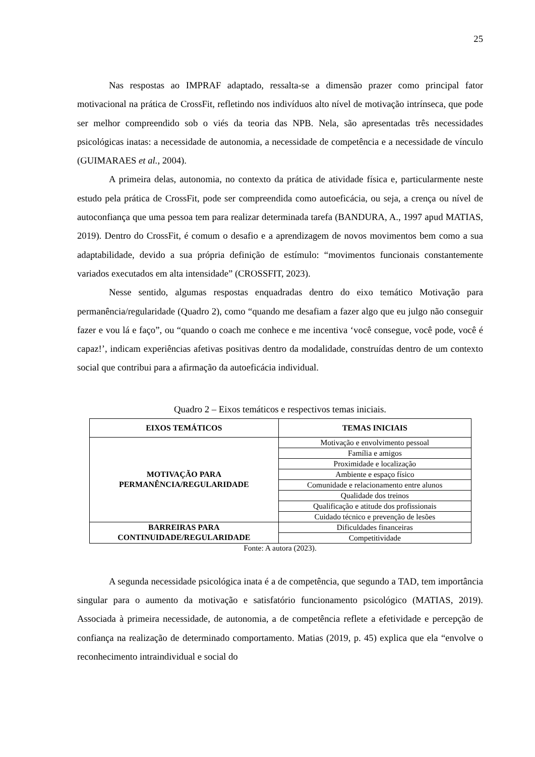25
Nas respostas ao IMPRAF adaptado, ressalta-se a dimensão prazer como principal fator motivacional na prática de CrossFit, refletindo nos indivíduos alto nível de motivação intrínseca, que pode ser melhor compreendido sob o viés da teoria das NPB. Nela, são apresentadas três necessidades psicológicas inatas: a necessidade de autonomia, a necessidade de competência e a necessidade de vínculo (GUIMARAES et al., 2004).
A primeira delas, autonomia, no contexto da prática de atividade física e, particularmente neste estudo pela prática de CrossFit, pode ser compreendida como autoeficácia, ou seja, a crença ou nível de autoconfiança que uma pessoa tem para realizar determinada tarefa (BANDURA, A., 1997 apud MATIAS, 2019). Dentro do CrossFit, é comum o desafio e a aprendizagem de novos movimentos bem como a sua adaptabilidade, devido a sua própria definição de estímulo: “movimentos funcionais constantemente variados executados em alta intensidade” (CROSSFIT, 2023).
Nesse sentido, algumas respostas enquadradas dentro do eixo temático Motivação para permanência/regularidade (Quadro 2), como “quando me desafiam a fazer algo que eu julgo não conseguir fazer e vou lá e faço”, ou “quando o coach me conhece e me incentiva ‘você consegue, você pode, você é capaz!’, indicam experiências afetivas positivas dentro da modalidade, construídas dentro de um contexto social que contribui para a afirmação da autoeficácia individual.
Quadro 2 – Eixos temáticos e respectivos temas iniciais.
| EIXOS TEMÁTICOS | TEMAS INICIAIS |
| --- | --- |
| MOTIVAÇÃO PARA PERMANÊNCIA/REGULARIDADE | Motivação e envolvimento pessoal |
| | Família e amigos |
| | Proximidade e localização |
| | Ambiente e espaço físico |
| | Comunidade e relacionamento entre alunos |
| | Qualidade dos treinos |
| | Qualificação e atitude dos profissionais |
| | Cuidado técnico e prevenção de lesões |
| BARREIRAS PARA CONTINUIDADE/REGULARIDADE | Dificuldades financeiras |
| | Competitividade |
Fonte: A autora (2023).
A segunda necessidade psicológica inata é a de competência, que segundo a TAD, tem importância singular para o aumento da motivação e satisfatório funcionamento psicológico (MATIAS, 2019). Associada à primeira necessidade, de autonomia, a de competência reflete a efetividade e percepção de confiança na realização de determinado comportamento. Matias (2019, p. 45) explica que ela “envolve o reconhecimento intraindividual e social do